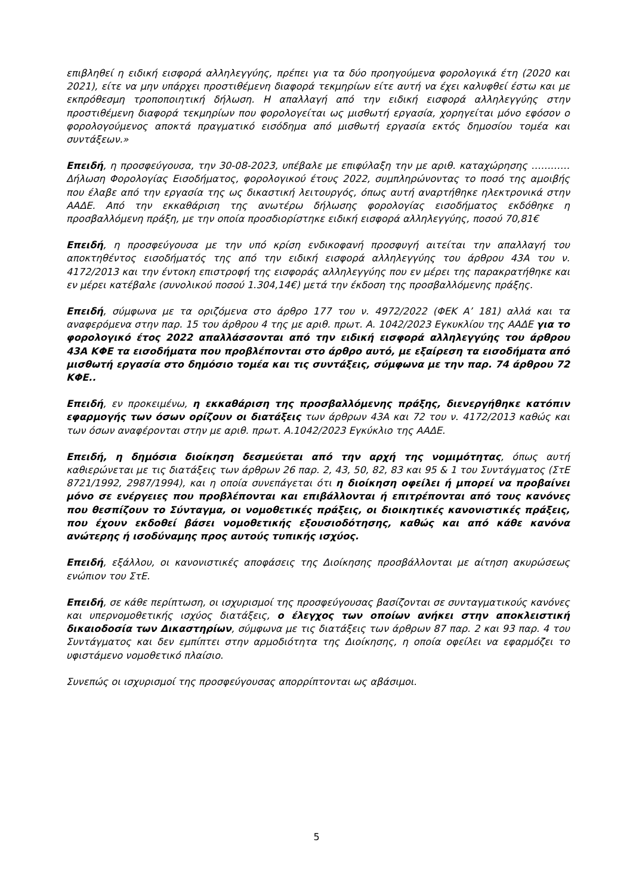επιβληθεί η ειδική εισφορά αλληλεγγύης, πρέπει για τα δύο προηγούμενα φορολογικά έτη (2020 και 2021), είτε να μην υπάρχει προστιθέμενη διαφορά τεκμηρίων είτε αυτή να έχει καλυφθεί έστω και με εκπρόθεσμη τροποποιητική δήλωση. Η απαλλαγή από την ειδική εισφορά αλληλεγγύης στην προστιθέμενη διαφορά τεκμηρίων που φορολογείται ως μισθωτή εργασία, χορηγείται μόνο εφόσον ο φορολογούμενος αποκτά πραγματικό εισόδημα από μισθωτή εργασία εκτός δημοσίου τομέα και συντάξεων.»
Επειδή, η προσφεύγουσα, την 30-08-2023, υπέβαλε με επιφύλαξη την με αριθ. καταχώρησης ………… Δήλωση Φορολογίας Εισοδήματος, φορολογικού έτους 2022, συμπληρώνοντας το ποσό της αμοιβής που έλαβε από την εργασία της ως δικαστική λειτουργός, όπως αυτή αναρτήθηκε ηλεκτρονικά στην ΑΑΔΕ. Από την εκκαθάριση της ανωτέρω δήλωσης φορολογίας εισοδήματος εκδόθηκε η προσβαλλόμενη πράξη, με την οποία προσδιορίστηκε ειδική εισφορά αλληλεγγύης, ποσού 70,81€
Επειδή, η προσφεύγουσα με την υπό κρίση ενδικοφανή προσφυγή αιτείται την απαλλαγή του αποκτηθέντος εισοδήματός της από την ειδική εισφορά αλληλεγγύης του άρθρου 43Α του ν. 4172/2013 και την έντοκη επιστροφή της εισφοράς αλληλεγγύης που εν μέρει της παρακρατήθηκε και εν μέρει κατέβαλε (συνολικού ποσού 1.304,14€) μετά την έκδοση της προσβαλλόμενης πράξης.
Επειδή, σύμφωνα με τα οριζόμενα στο άρθρο 177 του ν. 4972/2022 (ΦΕΚ Α’ 181) αλλά και τα αναφερόμενα στην παρ. 15 του άρθρου 4 της με αριθ. πρωτ. Α. 1042/2023 Εγκυκλίου της ΑΑΔΕ για το φορολογικό έτος 2022 απαλλάσσονται από την ειδική εισφορά αλληλεγγύης του άρθρου 43Α ΚΦΕ τα εισοδήματα που προβλέπονται στο άρθρο αυτό, με εξαίρεση τα εισοδήματα από μισθωτή εργασία στο δημόσιο τομέα και τις συντάξεις, σύμφωνα με την παρ. 74 άρθρου 72 ΚΦΕ..
Επειδή, εν προκειμένω, η εκκαθάριση της προσβαλλόμενης πράξης, διενεργήθηκε κατόπιν εφαρμογής των όσων ορίζουν οι διατάξεις των άρθρων 43Α και 72 του ν. 4172/2013 καθώς και των όσων αναφέρονται στην με αριθ. πρωτ. Α.1042/2023 Εγκύκλιο της ΑΑΔΕ.
Επειδή, η δημόσια διοίκηση δεσμεύεται από την αρχή της νομιμότητας, όπως αυτή καθιερώνεται με τις διατάξεις των άρθρων 26 παρ. 2, 43, 50, 82, 83 και 95 & 1 του Συντάγματος (ΣτΕ 8721/1992, 2987/1994), και η οποία συνεπάγεται ότι η διοίκηση οφείλει ή μπορεί να προβαίνει μόνο σε ενέργειες που προβλέπονται και επιβάλλονται ή επιτρέπονται από τους κανόνες που θεσπίζουν το Σύνταγμα, οι νομοθετικές πράξεις, οι διοικητικές κανονιστικές πράξεις, που έχουν εκδοθεί βάσει νομοθετικής εξουσιοδότησης, καθώς και από κάθε κανόνα ανώτερης ή ισοδύναμης προς αυτούς τυπικής ισχύος.
Επειδή, εξάλλου, οι κανονιστικές αποφάσεις της Διοίκησης προσβάλλονται με αίτηση ακυρώσεως ενώπιον του ΣτΕ.
Επειδή, σε κάθε περίπτωση, οι ισχυρισμοί της προσφεύγουσας βασίζονται σε συνταγματικούς κανόνες και υπερνομοθετικής ισχύος διατάξεις, ο έλεγχος των οποίων ανήκει στην αποκλειστική δικαιοδοσία των Δικαστηρίων, σύμφωνα με τις διατάξεις των άρθρων 87 παρ. 2 και 93 παρ. 4 του Συντάγματος και δεν εμπίπτει στην αρμοδιότητα της Διοίκησης, η οποία οφείλει να εφαρμόζει το υφιστάμενο νομοθετικό πλαίσιο.
Συνεπώς οι ισχυρισμοί της προσφεύγουσας απορρίπτονται ως αβάσιμοι.
5